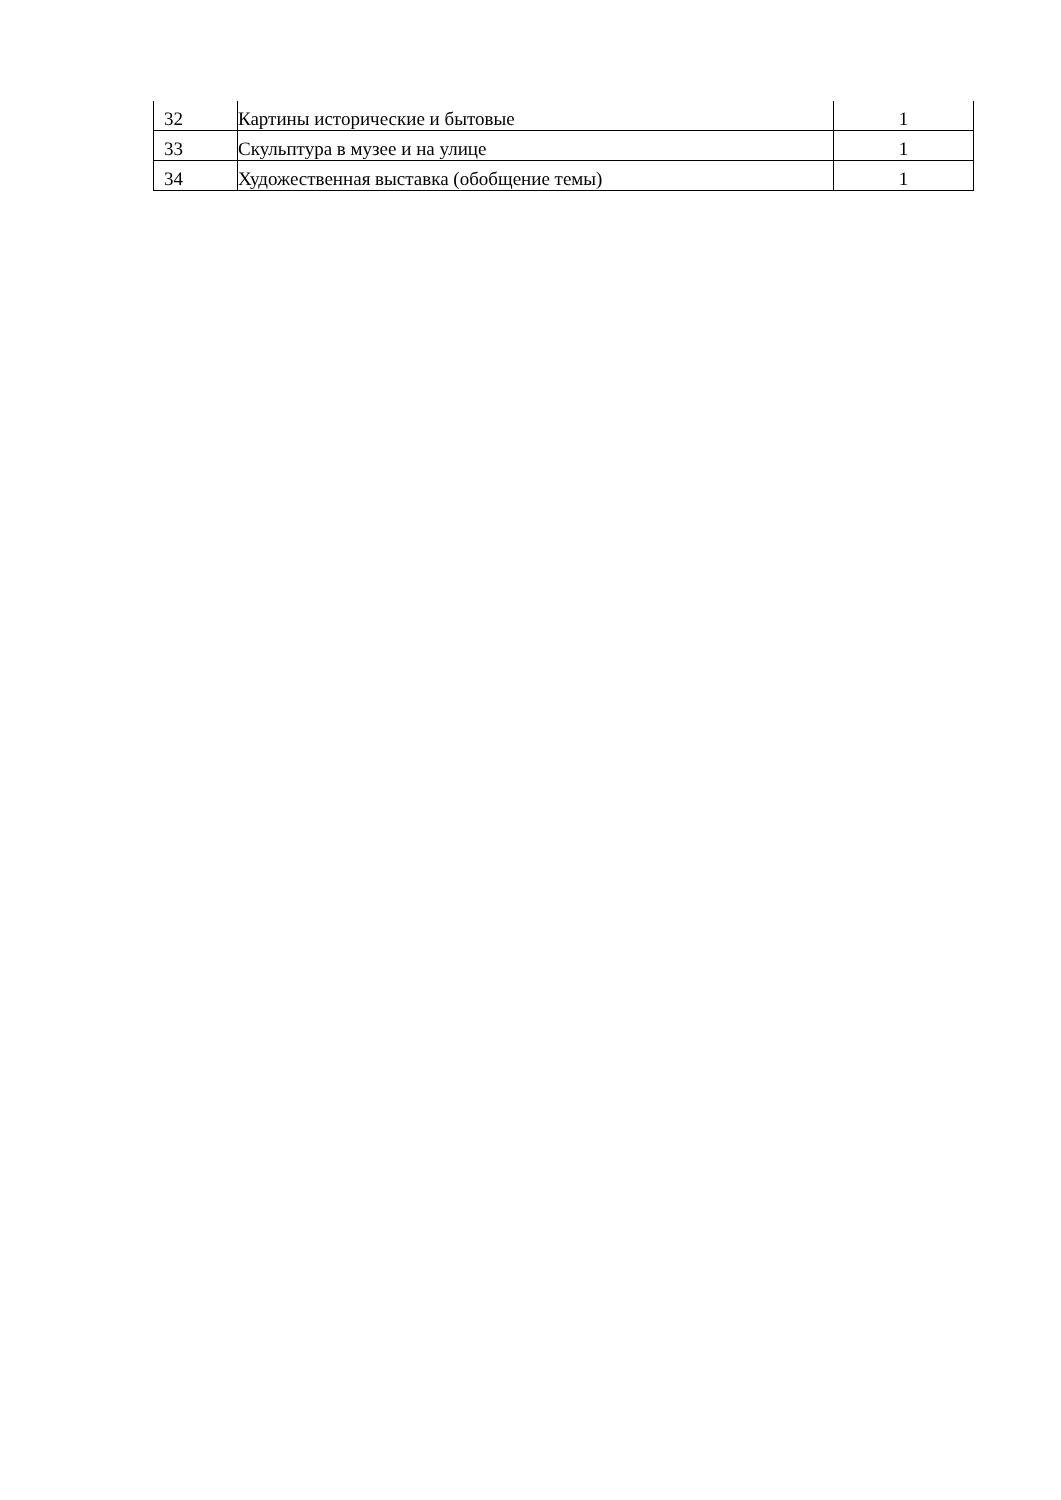| 32 | Картины исторические и бытовые | 1 |
| 33 | Скульптура в музее и на улице | 1 |
| 34 | Художественная выставка (обобщение темы) | 1 |